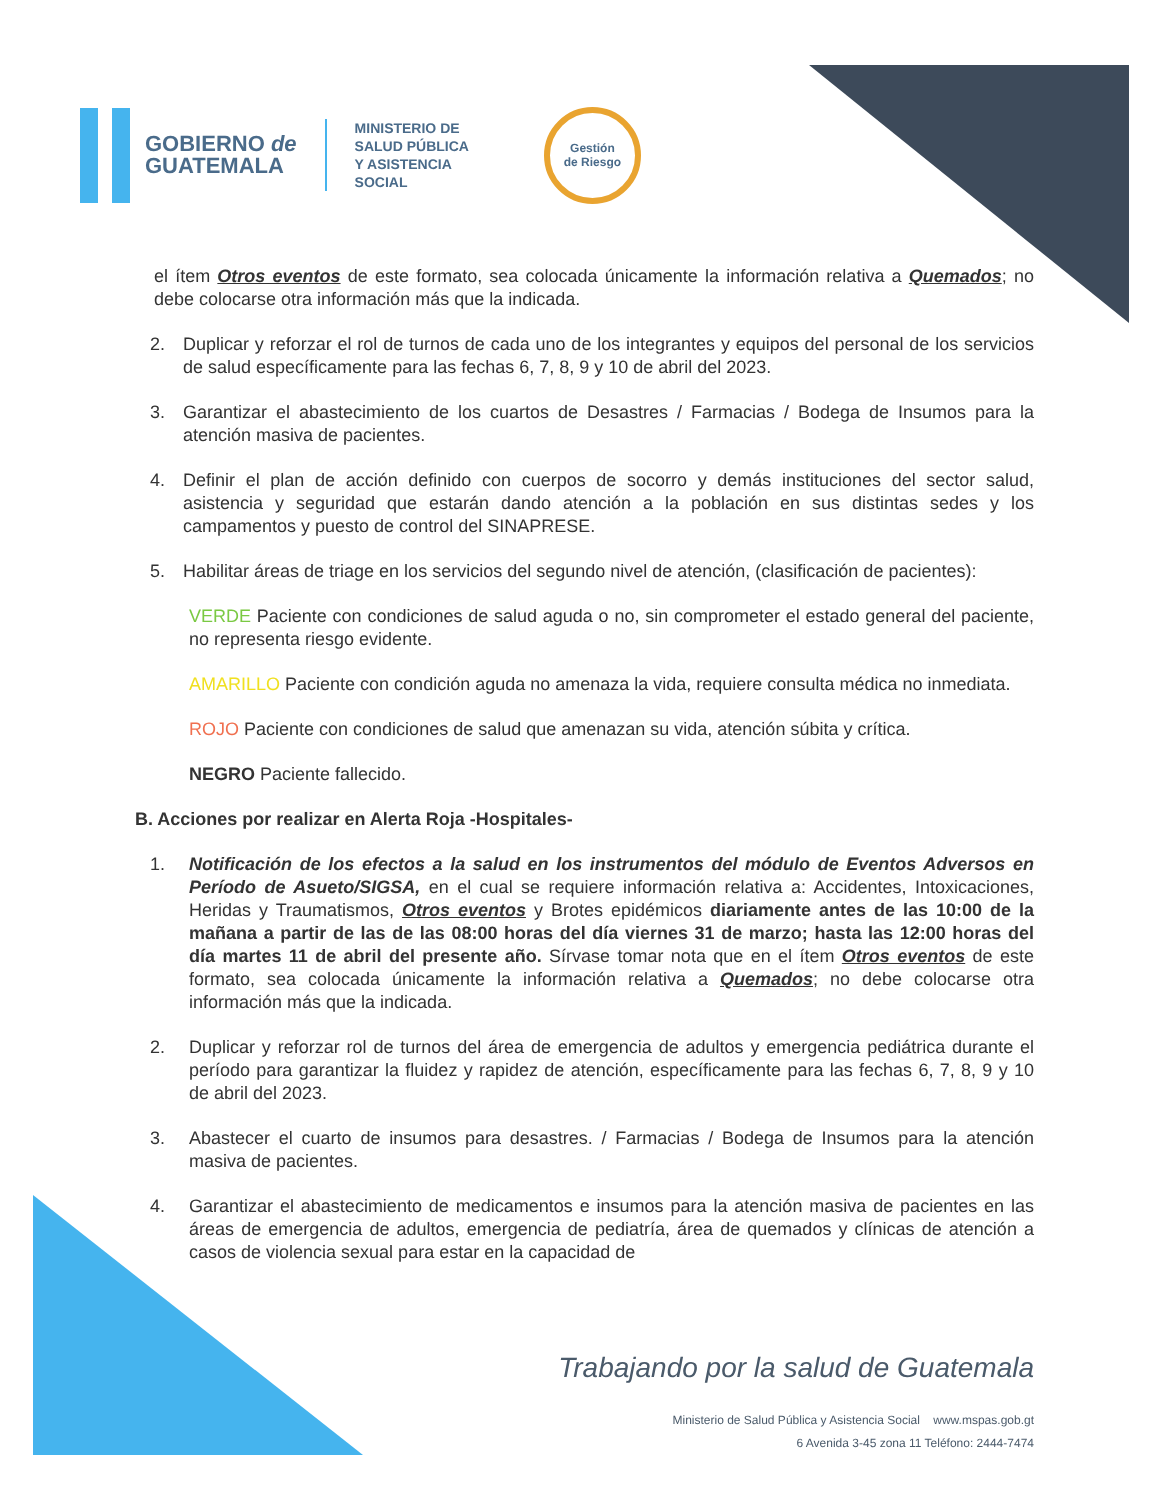GOBIERNO de
GUATEMALA
MINISTERIO DE
SALUD PÚBLICA
Y ASISTENCIA
SOCIAL
Gestión
de Riesgo
el ítem Otros eventos de este formato, sea colocada únicamente la información relativa a Quemados; no debe colocarse otra información más que la indicada.
2. Duplicar y reforzar el rol de turnos de cada uno de los integrantes y equipos del personal de los servicios de salud específicamente para las fechas 6, 7, 8, 9 y 10 de abril del 2023.
3. Garantizar el abastecimiento de los cuartos de Desastres / Farmacias / Bodega de Insumos para la atención masiva de pacientes.
4. Definir el plan de acción definido con cuerpos de socorro y demás instituciones del sector salud, asistencia y seguridad que estarán dando atención a la población en sus distintas sedes y los campamentos y puesto de control del SINAPRESE.
5. Habilitar áreas de triage en los servicios del segundo nivel de atención, (clasificación de pacientes):
VERDE Paciente con condiciones de salud aguda o no, sin comprometer el estado general del paciente, no representa riesgo evidente.
AMARILLO Paciente con condición aguda no amenaza la vida, requiere consulta médica no inmediata.
ROJO Paciente con condiciones de salud que amenazan su vida, atención súbita y crítica.
NEGRO Paciente fallecido.
B. Acciones por realizar en Alerta Roja -Hospitales-
1. Notificación de los efectos a la salud en los instrumentos del módulo de Eventos Adversos en Período de Asueto/SIGSA, en el cual se requiere información relativa a: Accidentes, Intoxicaciones, Heridas y Traumatismos, Otros eventos y Brotes epidémicos diariamente antes de las 10:00 de la mañana a partir de las de las 08:00 horas del día viernes 31 de marzo; hasta las 12:00 horas del día martes 11 de abril del presente año. Sírvase tomar nota que en el ítem Otros eventos de este formato, sea colocada únicamente la información relativa a Quemados; no debe colocarse otra información más que la indicada.
2. Duplicar y reforzar rol de turnos del área de emergencia de adultos y emergencia pediátrica durante el período para garantizar la fluidez y rapidez de atención, específicamente para las fechas 6, 7, 8, 9 y 10 de abril del 2023.
3. Abastecer el cuarto de insumos para desastres. / Farmacias / Bodega de Insumos para la atención masiva de pacientes.
4. Garantizar el abastecimiento de medicamentos e insumos para la atención masiva de pacientes en las áreas de emergencia de adultos, emergencia de pediatría, área de quemados y clínicas de atención a casos de violencia sexual para estar en la capacidad de
Trabajando por la salud de Guatemala
Ministerio de Salud Pública y Asistencia Social www.mspas.gob.gt
6 Avenida 3-45 zona 11 Teléfono: 2444-7474